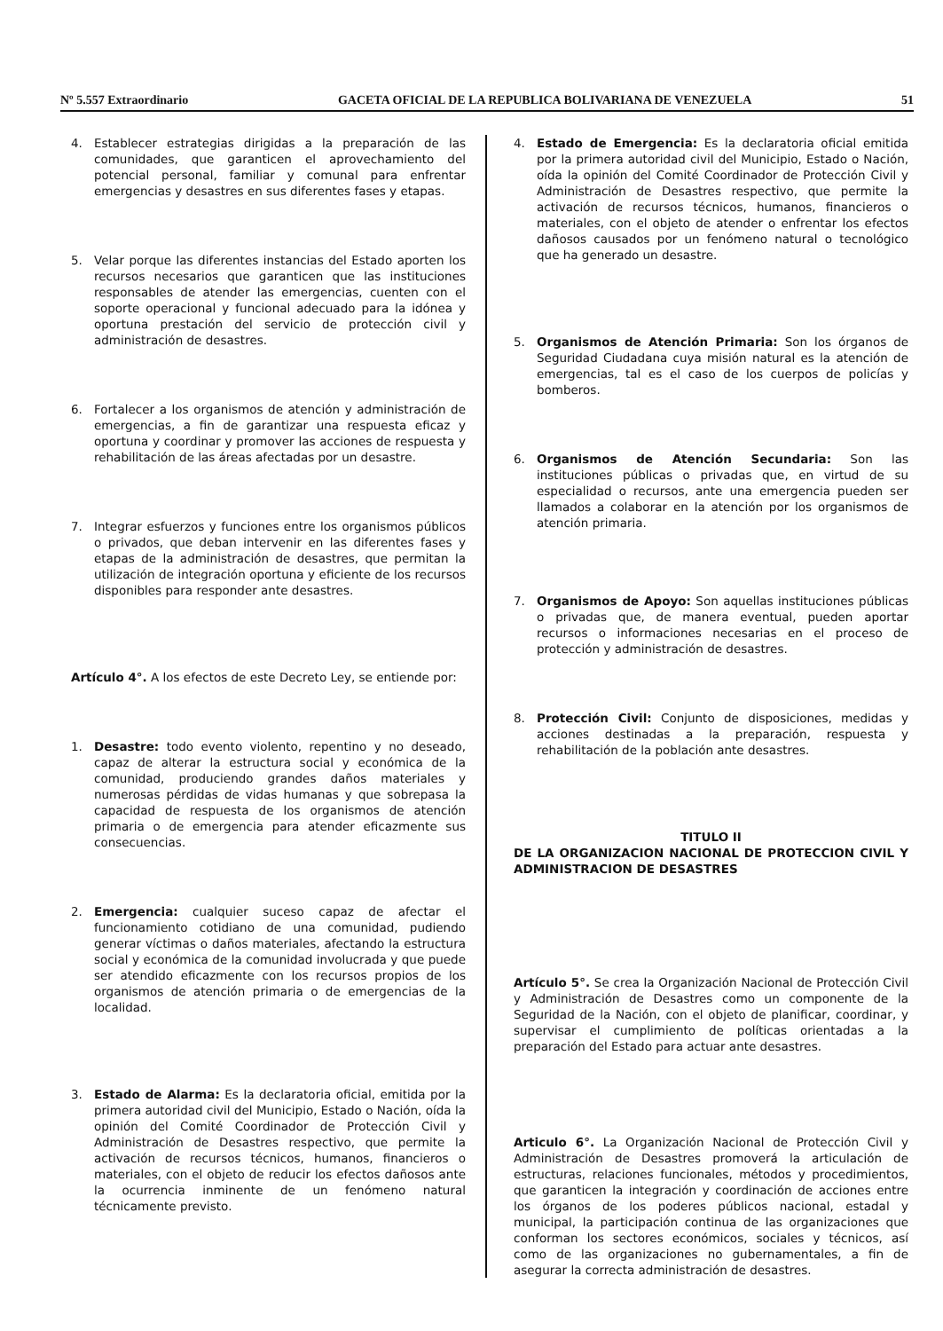Nº 5.557 Extraordinario GACETA OFICIAL DE LA REPUBLICA BOLIVARIANA DE VENEZUELA 51
4. Establecer estrategias dirigidas a la preparación de las comunidades, que garanticen el aprovechamiento del potencial personal, familiar y comunal para enfrentar emergencias y desastres en sus diferentes fases y etapas.
5. Velar porque las diferentes instancias del Estado aporten los recursos necesarios que garanticen que las instituciones responsables de atender las emergencias, cuenten con el soporte operacional y funcional adecuado para la idónea y oportuna prestación del servicio de protección civil y administración de desastres.
6. Fortalecer a los organismos de atención y administración de emergencias, a fin de garantizar una respuesta eficaz y oportuna y coordinar y promover las acciones de respuesta y rehabilitación de las áreas afectadas por un desastre.
7. Integrar esfuerzos y funciones entre los organismos públicos o privados, que deban intervenir en las diferentes fases y etapas de la administración de desastres, que permitan la utilización de integración oportuna y eficiente de los recursos disponibles para responder ante desastres.
Artículo 4°. A los efectos de este Decreto Ley, se entiende por:
1. Desastre: todo evento violento, repentino y no deseado, capaz de alterar la estructura social y económica de la comunidad, produciendo grandes daños materiales y numerosas pérdidas de vidas humanas y que sobrepasa la capacidad de respuesta de los organismos de atención primaria o de emergencia para atender eficazmente sus consecuencias.
2. Emergencia: cualquier suceso capaz de afectar el funcionamiento cotidiano de una comunidad, pudiendo generar víctimas o daños materiales, afectando la estructura social y económica de la comunidad involucrada y que puede ser atendido eficazmente con los recursos propios de los organismos de atención primaria o de emergencias de la localidad.
3. Estado de Alarma: Es la declaratoria oficial, emitida por la primera autoridad civil del Municipio, Estado o Nación, oída la opinión del Comité Coordinador de Protección Civil y Administración de Desastres respectivo, que permite la activación de recursos técnicos, humanos, financieros o materiales, con el objeto de reducir los efectos dañosos ante la ocurrencia inminente de un fenómeno natural técnicamente previsto.
4. Estado de Emergencia: Es la declaratoria oficial emitida por la primera autoridad civil del Municipio, Estado o Nación, oída la opinión del Comité Coordinador de Protección Civil y Administración de Desastres respectivo, que permite la activación de recursos técnicos, humanos, financieros o materiales, con el objeto de atender o enfrentar los efectos dañosos causados por un fenómeno natural o tecnológico que ha generado un desastre.
5. Organismos de Atención Primaria: Son los órganos de Seguridad Ciudadana cuya misión natural es la atención de emergencias, tal es el caso de los cuerpos de policías y bomberos.
6. Organismos de Atención Secundaria: Son las instituciones públicas o privadas que, en virtud de su especialidad o recursos, ante una emergencia pueden ser llamados a colaborar en la atención por los organismos de atención primaria.
7. Organismos de Apoyo: Son aquellas instituciones públicas o privadas que, de manera eventual, pueden aportar recursos o informaciones necesarias en el proceso de protección y administración de desastres.
8. Protección Civil: Conjunto de disposiciones, medidas y acciones destinadas a la preparación, respuesta y rehabilitación de la población ante desastres.
TITULO II
DE LA ORGANIZACION NACIONAL DE PROTECCION CIVIL Y ADMINISTRACION DE DESASTRES
Artículo 5°. Se crea la Organización Nacional de Protección Civil y Administración de Desastres como un componente de la Seguridad de la Nación, con el objeto de planificar, coordinar, y supervisar el cumplimiento de políticas orientadas a la preparación del Estado para actuar ante desastres.
Articulo 6°. La Organización Nacional de Protección Civil y Administración de Desastres promoverá la articulación de estructuras, relaciones funcionales, métodos y procedimientos, que garanticen la integración y coordinación de acciones entre los órganos de los poderes públicos nacional, estadal y municipal, la participación continua de las organizaciones que conforman los sectores económicos, sociales y técnicos, así como de las organizaciones no gubernamentales, a fin de asegurar la correcta administración de desastres.